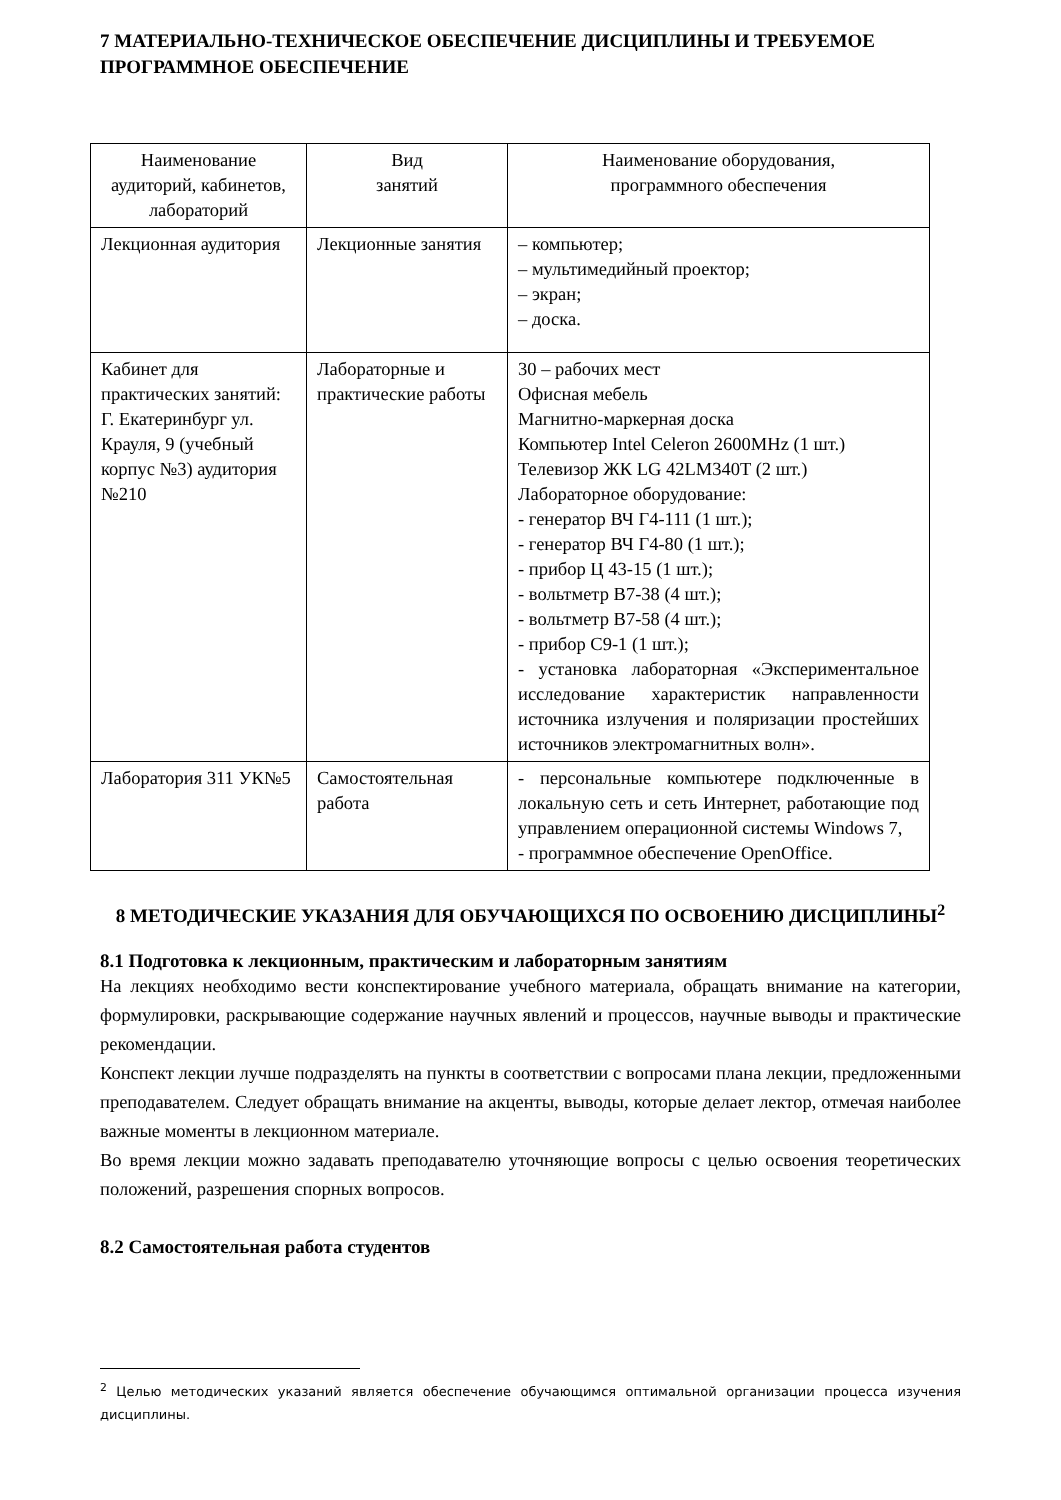7 МАТЕРИАЛЬНО-ТЕХНИЧЕСКОЕ ОБЕСПЕЧЕНИЕ ДИСЦИПЛИНЫ И ТРЕБУЕМОЕ ПРОГРАММНОЕ ОБЕСПЕЧЕНИЕ
| Наименование аудиторий, кабинетов, лабораторий | Вид занятий | Наименование оборудования, программного обеспечения |
| --- | --- | --- |
| Лекционная аудитория | Лекционные занятия | – компьютер; – мультимедийный проектор; – экран; – доска. |
| Кабинет для практических занятий: Г. Екатеринбург ул. Крауля, 9 (учебный корпус №3) аудитория №210 | Лабораторные и практические работы | 30 – рабочих мест Офисная мебель Магнитно-маркерная доска Компьютер Intel Celeron 2600MHz (1 шт.) Телевизор ЖК LG 42LM340T (2 шт.) Лабораторное оборудование: - генератор ВЧ Г4-111 (1 шт.); - генератор ВЧ Г4-80 (1 шт.); - прибор Ц 43-15 (1 шт.); - вольтметр В7-38 (4 шт.); - вольтметр В7-58 (4 шт.); - прибор С9-1 (1 шт.); - установка лабораторная «Экспериментальное исследование характеристик направленности источника излучения и поляризации простейших источников электромагнитных волн». |
| Лаборатория 311 УК№5 | Самостоятельная работа | - персональные компьютере подключенные в локальную сеть и сеть Интернет, работающие под управлением операционной системы Windows 7, - программное обеспечение OpenOffice. |
8 МЕТОДИЧЕСКИЕ УКАЗАНИЯ ДЛЯ ОБУЧАЮЩИХСЯ ПО ОСВОЕНИЮ ДИСЦИПЛИНЫ<sup>2</sup>
8.1 Подготовка к лекционным, практическим и лабораторным занятиям
На лекциях необходимо вести конспектирование учебного материала, обращать внимание на категории, формулировки, раскрывающие содержание научных явлений и процессов, научные выводы и практические рекомендации.
Конспект лекции лучше подразделять на пункты в соответствии с вопросами плана лекции, предложенными преподавателем. Следует обращать внимание на акценты, выводы, которые делает лектор, отмечая наиболее важные моменты в лекционном материале.
Во время лекции можно задавать преподавателю уточняющие вопросы с целью освоения теоретических положений, разрешения спорных вопросов.
8.2 Самостоятельная работа студентов
<sup>2</sup> Целью методических указаний является обеспечение обучающимся оптимальной организации процесса изучения дисциплины.